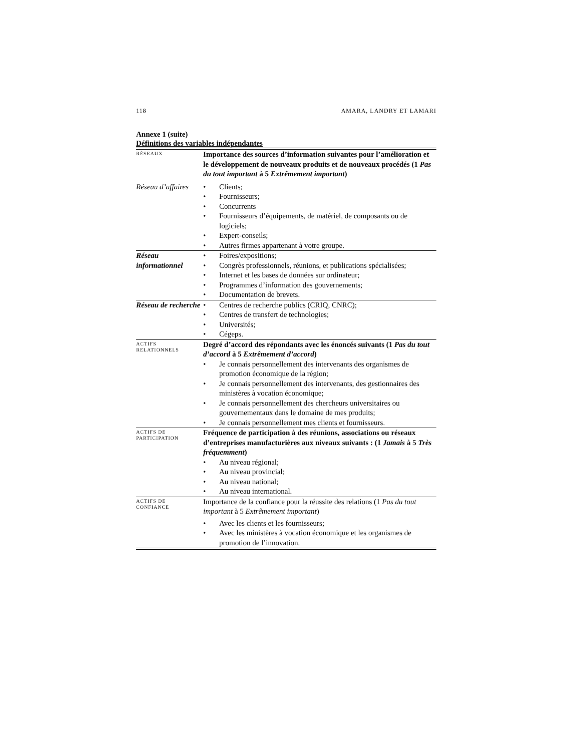118 AMARA, LANDRY ET LAMARI
Annexe 1 (suite)
Définitions des variables indépendantes
| RÉSEAUX | Importance des sources d’information suivantes pour l’amélioration et le développement de nouveaux produits et de nouveaux procédés (1 Pas du tout important à 5 Extrêmement important ) |
| Réseau d’affaires | • Clients; • Fournisseurs; • Concurrents • Fournisseurs d’équipements, de matériel, de composants ou de logiciels; • Expert-conseils; • Autres firmes appartenant à votre groupe. |
| Réseau informationnel | • Foires/expositions; • Congrès professionnels, réunions, et publications spécialisées; • Internet et les bases de données sur ordinateur; • Programmes d’information des gouvernements; • Documentation de brevets. |
| Réseau de recherche | • Centres de recherche publics (CRIQ, CNRC); • Centres de transfert de technologies; • Universités; • Cégeps. |
| ACTIFS RELATIONNELS | Degré d’accord des répondants avec les énoncés suivants (1 Pas du tout d’accord à 5 Extrêmement d’accord ) • Je connais personnellement des intervenants des organismes de promotion économique de la région; • Je connais personnellement des intervenants, des gestionnaires des ministères à vocation économique; • Je connais personnellement des chercheurs universitaires ou gouvernementaux dans le domaine de mes produits; • Je connais personnellement mes clients et fournisseurs. |
| ACTIFS DE PARTICIPATION | Fréquence de participation à des réunions, associations ou réseaux d’entreprises manufacturières aux niveaux suivants : (1 Jamais à 5 Très fréquemment ) • Au niveau régional; • Au niveau provincial; • Au niveau national; • Au niveau international. |
| ACTIFS DE CONFIANCE | Importance de la confiance pour la réussite des relations (1 Pas du tout important à 5 Extrêmement important ) • Avec les clients et les fournisseurs; • Avec les ministères à vocation économique et les organismes de promotion de l’innovation. |